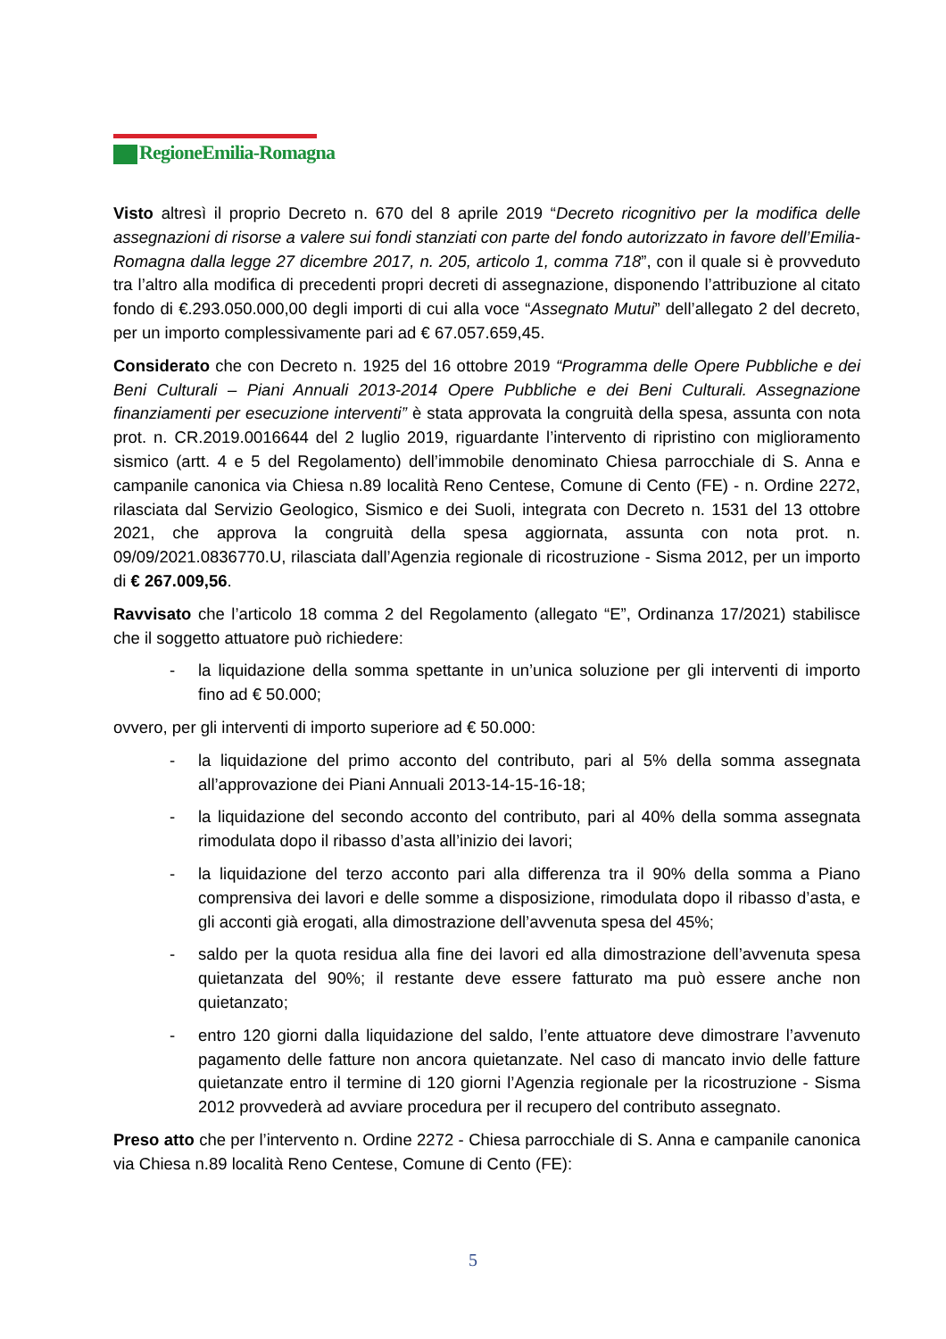RegioneEmilia-Romagna
Visto altresì il proprio Decreto n. 670 del 8 aprile 2019 “Decreto ricognitivo per la modifica delle assegnazioni di risorse a valere sui fondi stanziati con parte del fondo autorizzato in favore dell’Emilia-Romagna dalla legge 27 dicembre 2017, n. 205, articolo 1, comma 718”, con il quale si è provveduto tra l’altro alla modifica di precedenti propri decreti di assegnazione, disponendo l’attribuzione al citato fondo di €.293.050.000,00 degli importi di cui alla voce “Assegnato Mutui” dell’allegato 2 del decreto, per un importo complessivamente pari ad € 67.057.659,45.
Considerato che con Decreto n. 1925 del 16 ottobre 2019 “Programma delle Opere Pubbliche e dei Beni Culturali – Piani Annuali 2013-2014 Opere Pubbliche e dei Beni Culturali. Assegnazione finanziamenti per esecuzione interventi” è stata approvata la congruità della spesa, assunta con nota prot. n. CR.2019.0016644 del 2 luglio 2019, riguardante l’intervento di ripristino con miglioramento sismico (artt. 4 e 5 del Regolamento) dell’immobile denominato Chiesa parrocchiale di S. Anna e campanile canonica via Chiesa n.89 località Reno Centese, Comune di Cento (FE) - n. Ordine 2272, rilasciata dal Servizio Geologico, Sismico e dei Suoli, integrata con Decreto n. 1531 del 13 ottobre 2021, che approva la congruità della spesa aggiornata, assunta con nota prot. n. 09/09/2021.0836770.U, rilasciata dall’Agenzia regionale di ricostruzione - Sisma 2012, per un importo di € 267.009,56.
Ravvisato che l’articolo 18 comma 2 del Regolamento (allegato “E”, Ordinanza 17/2021) stabilisce che il soggetto attuatore può richiedere:
- la liquidazione della somma spettante in un’unica soluzione per gli interventi di importo fino ad € 50.000;
ovvero, per gli interventi di importo superiore ad € 50.000:
- la liquidazione del primo acconto del contributo, pari al 5% della somma assegnata all’approvazione dei Piani Annuali 2013-14-15-16-18;
- la liquidazione del secondo acconto del contributo, pari al 40% della somma assegnata rimodulata dopo il ribasso d’asta all’inizio dei lavori;
- la liquidazione del terzo acconto pari alla differenza tra il 90% della somma a Piano comprensiva dei lavori e delle somme a disposizione, rimodulata dopo il ribasso d’asta, e gli acconti già erogati, alla dimostrazione dell’avvenuta spesa del 45%;
- saldo per la quota residua alla fine dei lavori ed alla dimostrazione dell’avvenuta spesa quietanzata del 90%; il restante deve essere fatturato ma può essere anche non quietanzato;
- entro 120 giorni dalla liquidazione del saldo, l’ente attuatore deve dimostrare l’avvenuto pagamento delle fatture non ancora quietanzate. Nel caso di mancato invio delle fatture quietanzate entro il termine di 120 giorni l’Agenzia regionale per la ricostruzione - Sisma 2012 provvederà ad avviare procedura per il recupero del contributo assegnato.
Preso atto che per l’intervento n. Ordine 2272 - Chiesa parrocchiale di S. Anna e campanile canonica via Chiesa n.89 località Reno Centese, Comune di Cento (FE):
5